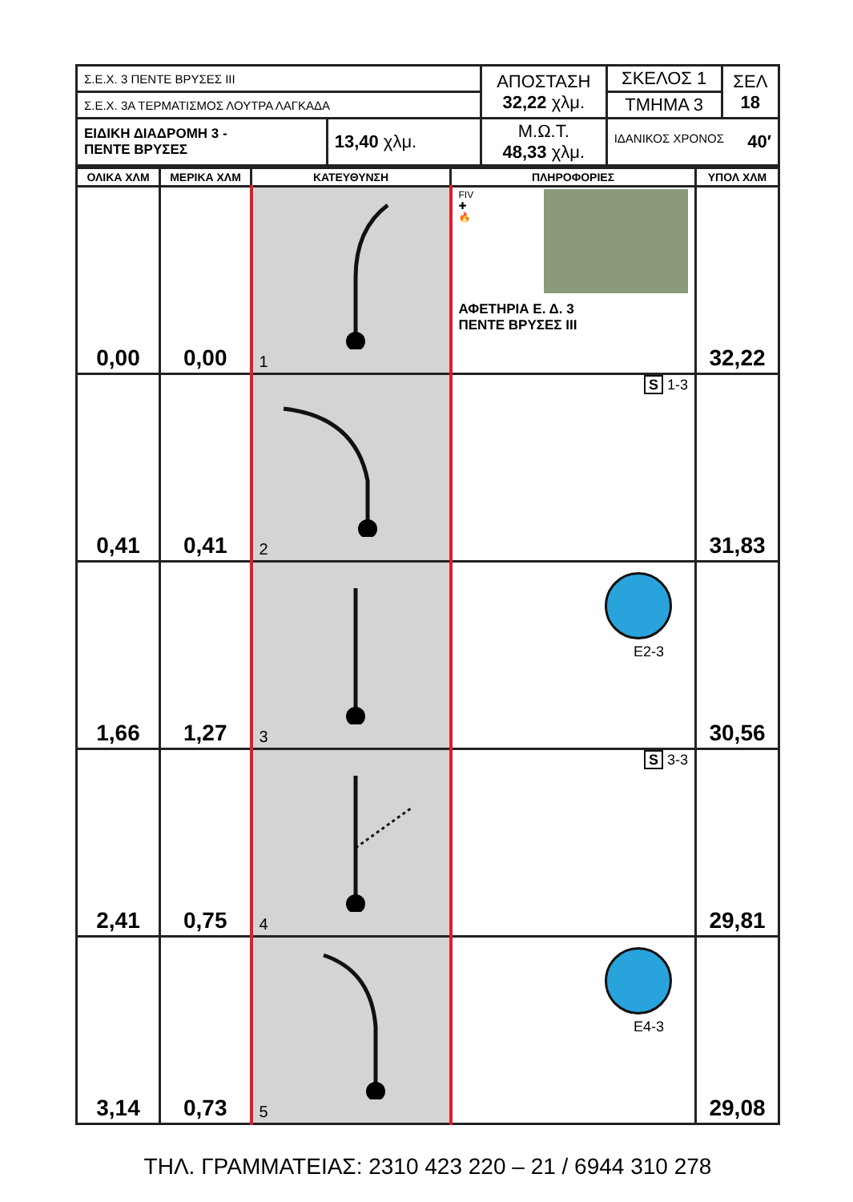| Σ.Ε.Χ. 3 ΠΕΝΤΕ ΒΡΥΣΕΣ III | | ΑΠΟΣΤΑΣΗ 32,22 χλμ. | ΣΚΕΛΟΣ 1 | ΣΕΛ 18 |
| Σ.Ε.Χ. 3Α ΤΕΡΜΑΤΙΣΜΟΣ ΛΟΥΤΡΑ ΛΑΓΚΑΔΑ | | | ΤΜΗΜΑ 3 | |
| ΕΙΔΙΚΗ ΔΙΑΔΡΟΜΗ 3 - ΠΕΝΤΕ ΒΡΥΣΕΣ | 13,40 χλμ. | Μ.Ω.Τ. 48,33 χλμ. | ΙΔΑΝΙΚΟΣ ΧΡΟΝΟΣ 40′ | |
| ΟΛΙΚΑ ΧΛΜ | ΜΕΡΙΚΑ ΧΛΜ | ΚΑΤΕΥΘΥΝΣΗ | ΠΛΗΡΟΦΟΡΙΕΣ | ΥΠΟΛ ΧΛΜ |
| --- | --- | --- | --- | --- |
| 0,00 | 0,00 | 1 | FIV ✚ 🔥 ΑΦΕΤΗΡΙΑ Ε. Δ. 3 ΠΕΝΤΕ ΒΡΥΣΕΣ III | 32,22 |
| 0,41 | 0,41 | 2 | S 1-3 | 31,83 |
| 1,66 | 1,27 | 3 | E2-3 | 30,56 |
| 2,41 | 0,75 | 4 | S 3-3 | 29,81 |
| 3,14 | 0,73 | 5 | E4-3 | 29,08 |
ΤΗΛ. ΓΡΑΜΜΑΤΕΙΑΣ: 2310 423 220 – 21 / 6944 310 278